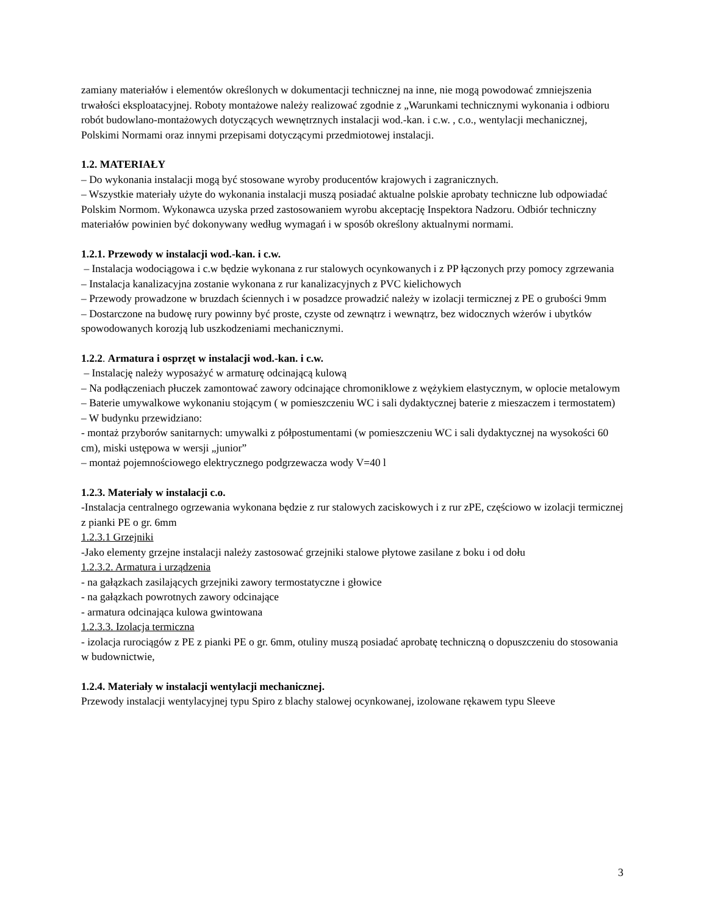zamiany materiałów i elementów określonych w dokumentacji technicznej na inne, nie mogą powodować zmniejszenia trwałości eksploatacyjnej. Roboty montażowe należy realizować zgodnie z „Warunkami technicznymi wykonania i odbioru robót budowlano-montażowych dotyczących wewnętrznych instalacji wod.-kan. i c.w. , c.o., wentylacji mechanicznej, Polskimi Normami oraz innymi przepisami dotyczącymi przedmiotowej instalacji.
1.2. MATERIAŁY
– Do wykonania instalacji mogą być stosowane wyroby producentów krajowych i zagranicznych.
– Wszystkie materiały użyte do wykonania instalacji muszą posiadać aktualne polskie aprobaty techniczne lub odpowiadać Polskim Normom. Wykonawca uzyska przed zastosowaniem wyrobu akceptację Inspektora Nadzoru. Odbiór techniczny materiałów powinien być dokonywany według wymagań i w sposób określony aktualnymi normami.
1.2.1. Przewody w instalacji wod.-kan. i c.w.
– Instalacja wodociągowa i c.w będzie wykonana z rur stalowych ocynkowanych i z PP łączonych przy pomocy zgrzewania
– Instalacja kanalizacyjna zostanie wykonana z rur kanalizacyjnych z PVC kielichowych
– Przewody prowadzone w bruzdach ściennych i w posadzce prowadzić należy w izolacji termicznej z PE o grubości 9mm
– Dostarczone na budowę rury powinny być proste, czyste od zewnątrz i wewnątrz, bez widocznych wżerów i ubytków spowodowanych korozją lub uszkodzeniami mechanicznymi.
1.2.2. Armatura i osprzęt w instalacji wod.-kan. i c.w.
– Instalację należy wyposażyć w armaturę odcinającą kulową
– Na podłączeniach płuczek zamontować zawory odcinające chromoniklowe z wężykiem elastycznym, w oplocie metalowym
– Baterie umywalkowe wykonaniu stojącym ( w pomieszczeniu WC i sali dydaktycznej baterie z mieszaczem i termostatem)
– W budynku przewidziano:
- montaż przyborów sanitarnych: umywalki z półpostumentami (w pomieszczeniu WC i sali dydaktycznej na wysokości 60 cm), miski ustępowa w wersji „junior”
– montaż pojemnościowego elektrycznego podgrzewacza wody V=40 l
1.2.3. Materiały w instalacji c.o.
-Instalacja centralnego ogrzewania wykonana będzie z rur stalowych zaciskowych i z rur zPE, częściowo w izolacji termicznej z pianki PE o gr. 6mm
1.2.3.1 Grzejniki
-Jako elementy grzejne instalacji należy zastosować grzejniki stalowe płytowe zasilane z boku i od dołu
1.2.3.2. Armatura i urządzenia
- na gałązkach zasilających grzejniki zawory termostatyczne i głowice
- na gałązkach powrotnych zawory odcinające
- armatura odcinająca kulowa gwintowana
1.2.3.3. Izolacja termiczna
- izolacja rurociągów z PE z pianki PE o gr. 6mm, otuliny muszą posiadać aprobatę techniczną o dopuszczeniu do stosowania w budownictwie,
1.2.4. Materiały w instalacji wentylacji mechanicznej.
Przewody instalacji wentylacyjnej typu Spiro z blachy stalowej ocynkowanej, izolowane rękawem typu Sleeve
3